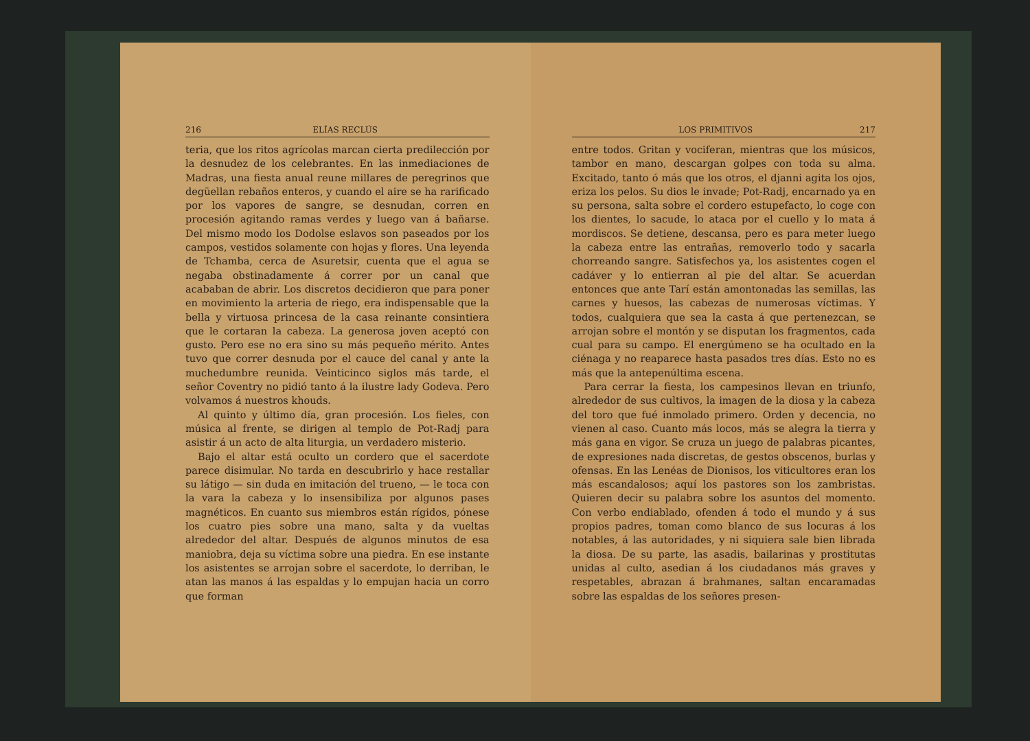216 ELÍAS RECLÚS
teria, que los ritos agrícolas marcan cierta predilección por la desnudez de los celebrantes. En las inmediaciones de Madras, una fiesta anual reune millares de peregrinos que degüellan rebaños enteros, y cuando el aire se ha rarificado por los vapores de sangre, se desnudan, corren en procesión agitando ramas verdes y luego van á bañarse. Del mismo modo los Dodolse eslavos son paseados por los campos, vestidos solamente con hojas y flores. Una leyenda de Tchamba, cerca de Asuretsir, cuenta que el agua se negaba obstinadamente á correr por un canal que acababan de abrir. Los discretos decidieron que para poner en movimiento la arteria de riego, era indispensable que la bella y virtuosa princesa de la casa reinante consintiera que le cortaran la cabeza. La generosa joven aceptó con gusto. Pero ese no era sino su más pequeño mérito. Antes tuvo que correr desnuda por el cauce del canal y ante la muchedumbre reunida. Veinticinco siglos más tarde, el señor Coventry no pidió tanto á la ilustre lady Godeva. Pero volvamos á nuestros khouds.
Al quinto y último día, gran procesión. Los fieles, con música al frente, se dirigen al templo de Pot-Radj para asistir á un acto de alta liturgia, un verdadero misterio.
Bajo el altar está oculto un cordero que el sacerdote parece disimular. No tarda en descubrirlo y hace restallar su látigo — sin duda en imitación del trueno, — le toca con la vara la cabeza y lo insensibiliza por algunos pases magnéticos. En cuanto sus miembros están rígidos, pónese los cuatro pies sobre una mano, salta y da vueltas alrededor del altar. Después de algunos minutos de esa maniobra, deja su víctima sobre una piedra. En ese instante los asistentes se arrojan sobre el sacerdote, lo derriban, le atan las manos á las espaldas y lo empujan hacia un corro que forman
LOS PRIMITIVOS 217
entre todos. Gritan y vociferan, mientras que los músicos, tambor en mano, descargan golpes con toda su alma. Excitado, tanto ó más que los otros, el djanni agita los ojos, eriza los pelos. Su dios le invade; Pot-Radj, encarnado ya en su persona, salta sobre el cordero estupefacto, lo coge con los dientes, lo sacude, lo ataca por el cuello y lo mata á mordiscos. Se detiene, descansa, pero es para meter luego la cabeza entre las entrañas, removerlo todo y sacarla chorreando sangre. Satisfechos ya, los asistentes cogen el cadáver y lo entierran al pie del altar. Se acuerdan entonces que ante Tarí están amontonadas las semillas, las carnes y huesos, las cabezas de numerosas víctimas. Y todos, cualquiera que sea la casta á que pertenezcan, se arrojan sobre el montón y se disputan los fragmentos, cada cual para su campo. El energúmeno se ha ocultado en la ciénaga y no reaparece hasta pasados tres días. Esto no es más que la antepenúltima escena.
Para cerrar la fiesta, los campesinos llevan en triunfo, alrededor de sus cultivos, la imagen de la diosa y la cabeza del toro que fué inmolado primero. Orden y decencia, no vienen al caso. Cuanto más locos, más se alegra la tierra y más gana en vigor. Se cruza un juego de palabras picantes, de expresiones nada discretas, de gestos obscenos, burlas y ofensas. En las Lenéas de Dionisos, los viticultores eran los más escandalosos; aquí los pastores son los zambristas. Quieren decir su palabra sobre los asuntos del momento. Con verbo endiablado, ofenden á todo el mundo y á sus propios padres, toman como blanco de sus locuras á los notables, á las autoridades, y ni siquiera sale bien librada la diosa. De su parte, las asadis, bailarinas y prostitutas unidas al culto, asedian á los ciudadanos más graves y respetables, abrazan á brahmanes, saltan encaramadas sobre las espaldas de los señores presen-